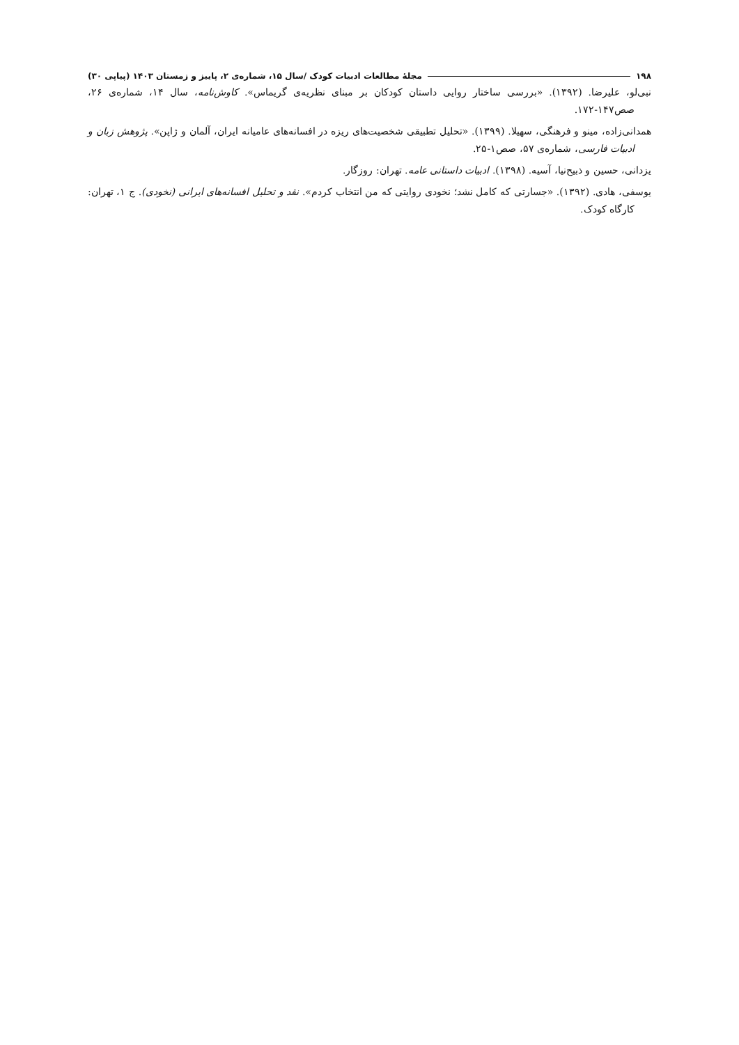۱۹۸ مجلهٔ مطالعات ادبیات کودک /سال ۱۵، شماره‌ی ۲، پاییز و زمستان ۱۴۰۳ (پیاپی ۳۰)
نبی‌لو، علیرضا. (۱۳۹۲). «بررسی ساختار روایی داستان کودکان بر مبنای نظریه‌ی گریماس». کاوش‌نامه، سال ۱۴، شماره‌ی ۲۶، صص۱۴۷-۱۷۲.
همدانی‌زاده، مینو و فرهنگی، سهیلا. (۱۳۹۹). «تحلیل تطبیقی شخصیت‌های ریزه در افسانه‌های عامیانه ایران، آلمان و ژاپن». پژوهش زبان و ادبیات فارسی، شماره‌ی ۵۷، صص۱-۲۵.
یزدانی، حسین و ذبیح‌نیا، آسیه. (۱۳۹۸). ادبیات داستانی عامه. تهران: روزگار.
یوسفی، هادی. (۱۳۹۲). «جسارتی که کامل نشد؛ نخودی روایتی که من انتخاب کردم». نقد و تحلیل افسانه‌های ایرانی (نخودی). ج ۱، تهران: کارگاه کودک.